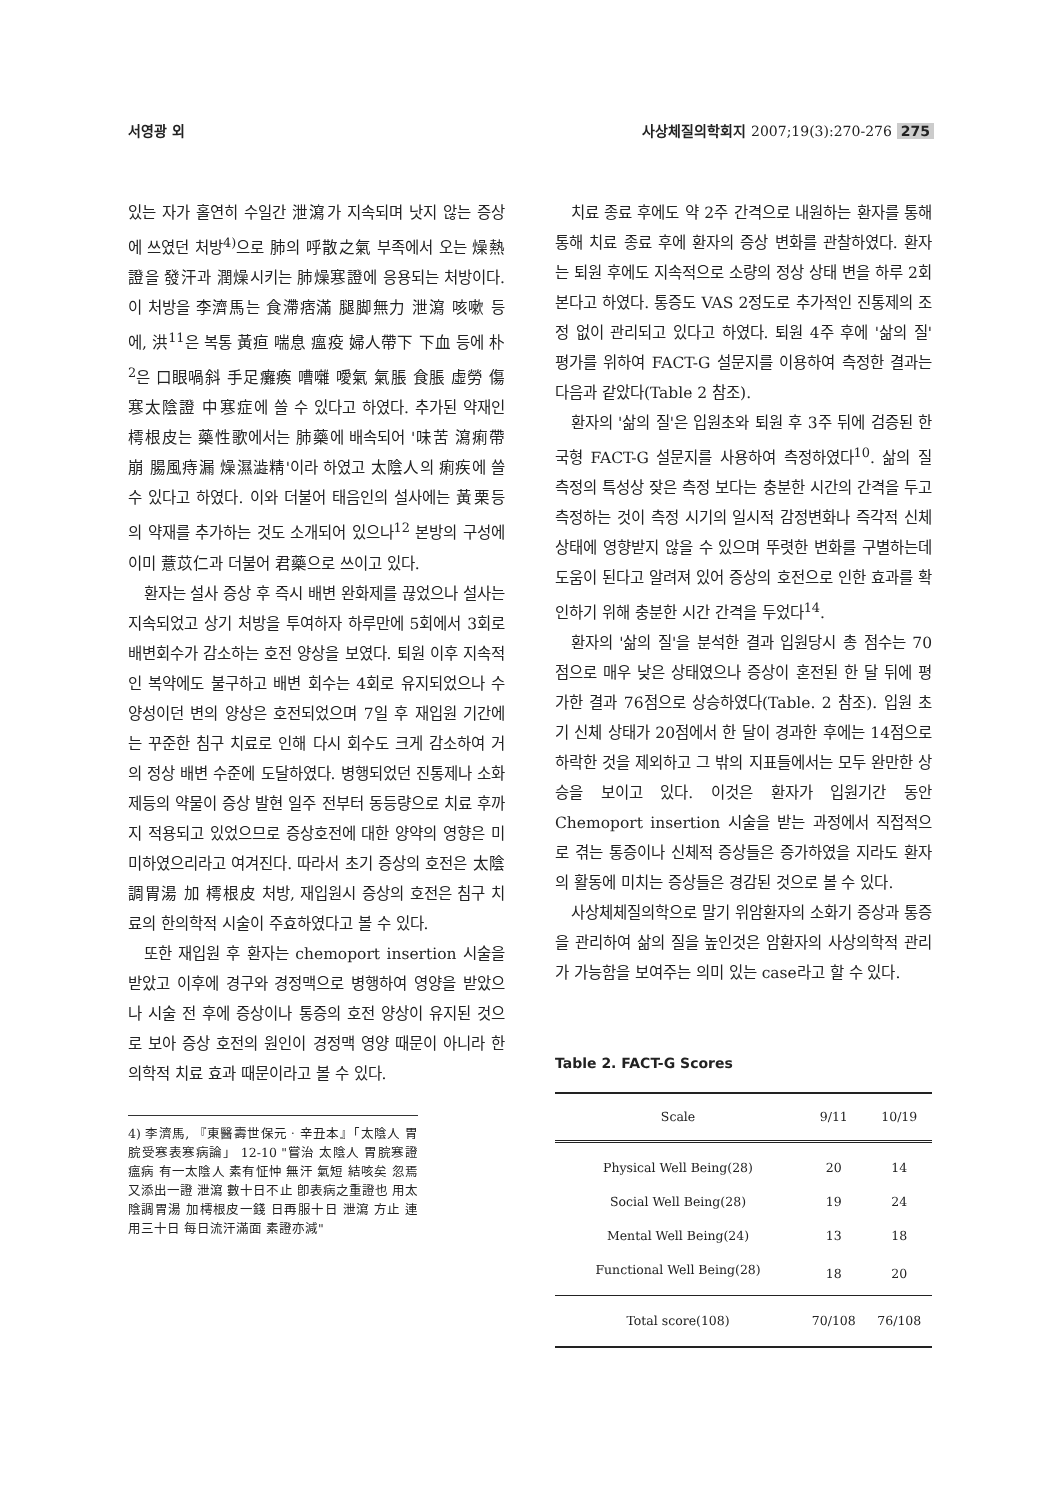서영광 외 사상체질의학회지 2007;19(3):270-276 275
있는 자가 홀연히 수일간 泄瀉가 지속되며 낫지 않는 증상에 쓰였던 처방<sup>4)</sup>으로 肺의 呼散之氣 부족에서 오는 燥熱證을 發汗과 潤燥시키는 肺燥寒證에 응용되는 처방이다. 이 처방을 李濟馬는 食滯痞滿 腿脚無力 泄瀉 咳嗽 등에, 洪<sup>11</sup>은 복통 黃疸 喘息 瘟疫 婦人帶下 下血 등에 朴<sup>2</sup>은 口眼喎斜 手足癱瘓 嘈囃 噯氣 氣脹 食脹 虛勞 傷寒太陰證 中寒症에 쓸 수 있다고 하였다. 추가된 약재인 樗根皮는 藥性歌에서는 肺藥에 배속되어 '味苦 瀉痢帶崩 腸風痔漏 燥濕澁精'이라 하였고 太陰人의 痢疾에 쓸 수 있다고 하였다. 이와 더불어 태음인의 설사에는 黃栗등의 약재를 추가하는 것도 소개되어 있으나<sup>12</sup> 본방의 구성에 이미 薏苡仁과 더불어 君藥으로 쓰이고 있다.
환자는 설사 증상 후 즉시 배변 완화제를 끊었으나 설사는 지속되었고 상기 처방을 투여하자 하루만에 5회에서 3회로 배변회수가 감소하는 호전 양상을 보였다. 퇴원 이후 지속적인 복약에도 불구하고 배변 회수는 4회로 유지되었으나 수양성이던 변의 양상은 호전되었으며 7일 후 재입원 기간에는 꾸준한 침구 치료로 인해 다시 회수도 크게 감소하여 거의 정상 배변 수준에 도달하였다. 병행되었던 진통제나 소화제등의 약물이 증상 발현 일주 전부터 동등량으로 치료 후까지 적용되고 있었으므로 증상호전에 대한 양약의 영향은 미미하였으리라고 여겨진다. 따라서 초기 증상의 호전은 太陰調胃湯 加 樗根皮 처방, 재입원시 증상의 호전은 침구 치료의 한의학적 시술이 주효하였다고 볼 수 있다.
또한 재입원 후 환자는 chemoport insertion 시술을 받았고 이후에 경구와 경정맥으로 병행하여 영양을 받았으나 시술 전 후에 증상이나 통증의 호전 양상이 유지된 것으로 보아 증상 호전의 원인이 경정맥 영양 때문이 아니라 한의학적 치료 효과 때문이라고 볼 수 있다.
4) 李濟馬, 『東醫壽世保元ㆍ辛丑本』「太陰人 胃脘受寒表寒病論」 12-10 "嘗治 太陰人 胃脘寒證 瘟病 有一太陰人 素有怔忡 無汗 氣短 結咳矣 忽焉又添出一證 泄瀉 數十日不止 卽表病之重證也 用太陰調胃湯 加樗根皮一錢 日再服十日 泄瀉 方止 連用三十日 每日流汗滿面 素證亦減"
치료 종료 후에도 약 2주 간격으로 내원하는 환자를 통해 통해 치료 종료 후에 환자의 증상 변화를 관찰하였다. 환자는 퇴원 후에도 지속적으로 소량의 정상 상태 변을 하루 2회 본다고 하였다. 통증도 VAS 2정도로 추가적인 진통제의 조정 없이 관리되고 있다고 하였다. 퇴원 4주 후에 '삶의 질' 평가를 위하여 FACT-G 설문지를 이용하여 측정한 결과는 다음과 같았다(Table 2 참조).
환자의 '삶의 질'은 입원초와 퇴원 후 3주 뒤에 검증된 한국형 FACT-G 설문지를 사용하여 측정하였다<sup>10</sup>. 삶의 질 측정의 특성상 잦은 측정 보다는 충분한 시간의 간격을 두고 측정하는 것이 측정 시기의 일시적 감정변화나 즉각적 신체 상태에 영향받지 않을 수 있으며 뚜렷한 변화를 구별하는데 도움이 된다고 알려져 있어 증상의 호전으로 인한 효과를 확인하기 위해 충분한 시간 간격을 두었다<sup>14</sup>.
환자의 '삶의 질'을 분석한 결과 입원당시 총 점수는 70점으로 매우 낮은 상태였으나 증상이 혼전된 한 달 뒤에 평가한 결과 76점으로 상승하였다(Table. 2 참조). 입원 초기 신체 상태가 20점에서 한 달이 경과한 후에는 14점으로 하락한 것을 제외하고 그 밖의 지표들에서는 모두 완만한 상승을 보이고 있다. 이것은 환자가 입원기간 동안 Chemoport insertion 시술을 받는 과정에서 직접적으로 겪는 통증이나 신체적 증상들은 증가하였을 지라도 환자의 활동에 미치는 증상들은 경감된 것으로 볼 수 있다.
사상체체질의학으로 말기 위암환자의 소화기 증상과 통증을 관리하여 삶의 질을 높인것은 암환자의 사상의학적 관리가 가능함을 보여주는 의미 있는 case라고 할 수 있다.
Table 2. FACT-G Scores
| Scale | 9/11 | 10/19 |
| --- | --- | --- |
| Physical Well Being(28) | 20 | 14 |
| Social Well Being(28) | 19 | 24 |
| Mental Well Being(24) | 13 | 18 |
| Functional Well Being(28) | 18 | 20 |
| Total score(108) | 70/108 | 76/108 |